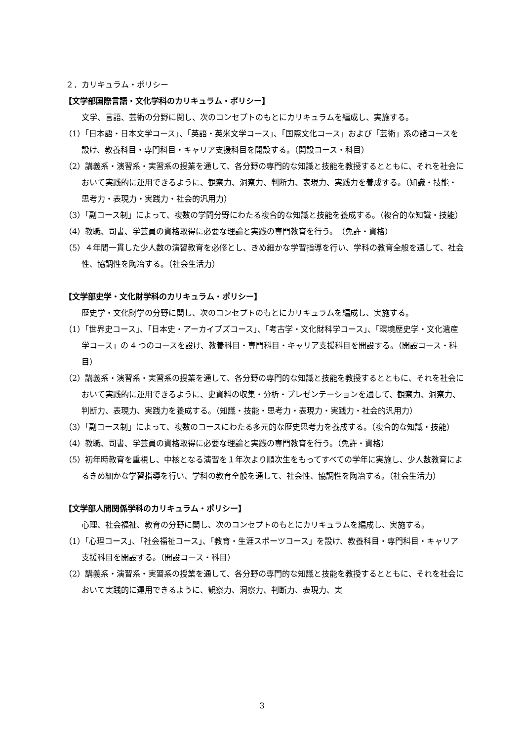２．カリキュラム・ポリシー
【文学部国際言語・文化学科のカリキュラム・ポリシー】
文学、言語、芸術の分野に関し、次のコンセプトのもとにカリキュラムを編成し、実施する。
（1）「日本語・日本文学コース」、「英語・英米文学コース」、「国際文化コース」および「芸術」系の諸コースを設け、教養科目・専門科目・キャリア支援科目を開設する。（開設コース・科目）
（2）講義系・演習系・実習系の授業を通して、各分野の専門的な知識と技能を教授するとともに、それを社会において実践的に運用できるように、観察力、洞察力、判断力、表現力、実践力を養成する。（知識・技能・思考力・表現力・実践力・社会的汎用力）
（3）「副コース制」によって、複数の学問分野にわたる複合的な知識と技能を養成する。（複合的な知識・技能）
（4）教職、司書、学芸員の資格取得に必要な理論と実践の専門教育を行う。　（免許・資格）
（5）４年間一貫した少人数の演習教育を必修とし、きめ細かな学習指導を行い、学科の教育全般を通して、社会性、協調性を陶冶する。（社会生活力）
【文学部史学・文化財学科のカリキュラム・ポリシー】
歴史学・文化財学の分野に関し、次のコンセプトのもとにカリキュラムを編成し、実施する。
（1）「世界史コース」、「日本史・アーカイブズコース」、「考古学・文化財科学コース」、「環境歴史学・文化遺産学コース」の 4 つのコースを設け、教養科目・専門科目・キャリア支援科目を開設する。（開設コース・科目）
（2）講義系・演習系・実習系の授業を通して、各分野の専門的な知識と技能を教授するとともに、それを社会において実践的に運用できるように、史資料の収集・分析・プレゼンテーションを通して、観察力、洞察力、判断力、表現力、実践力を養成する。（知識・技能・思考力・表現力・実践力・社会的汎用力）
（3）「副コース制」によって、複数のコースにわたる多元的な歴史思考力を養成する。（複合的な知識・技能）
（4）教職、司書、学芸員の資格取得に必要な理論と実践の専門教育を行う。（免許・資格）
（5）初年時教育を重視し、中核となる演習を１年次より順次生をもってすべての学年に実施し、少人数教育によるきめ細かな学習指導を行い、学科の教育全般を通して、社会性、協調性を陶冶する。（社会生活力）
【文学部人間関係学科のカリキュラム・ポリシー】
心理、社会福祉、教育の分野に関し、次のコンセプトのもとにカリキュラムを編成し、実施する。
（1）「心理コース」、「社会福祉コース」、「教育・生涯スポーツコース」を設け、教養科目・専門科目・キャリア支援科目を開設する。（開設コース・科目）
（2）講義系・演習系・実習系の授業を通して、各分野の専門的な知識と技能を教授するとともに、それを社会において実践的に運用できるように、観察力、洞察力、判断力、表現力、実
3